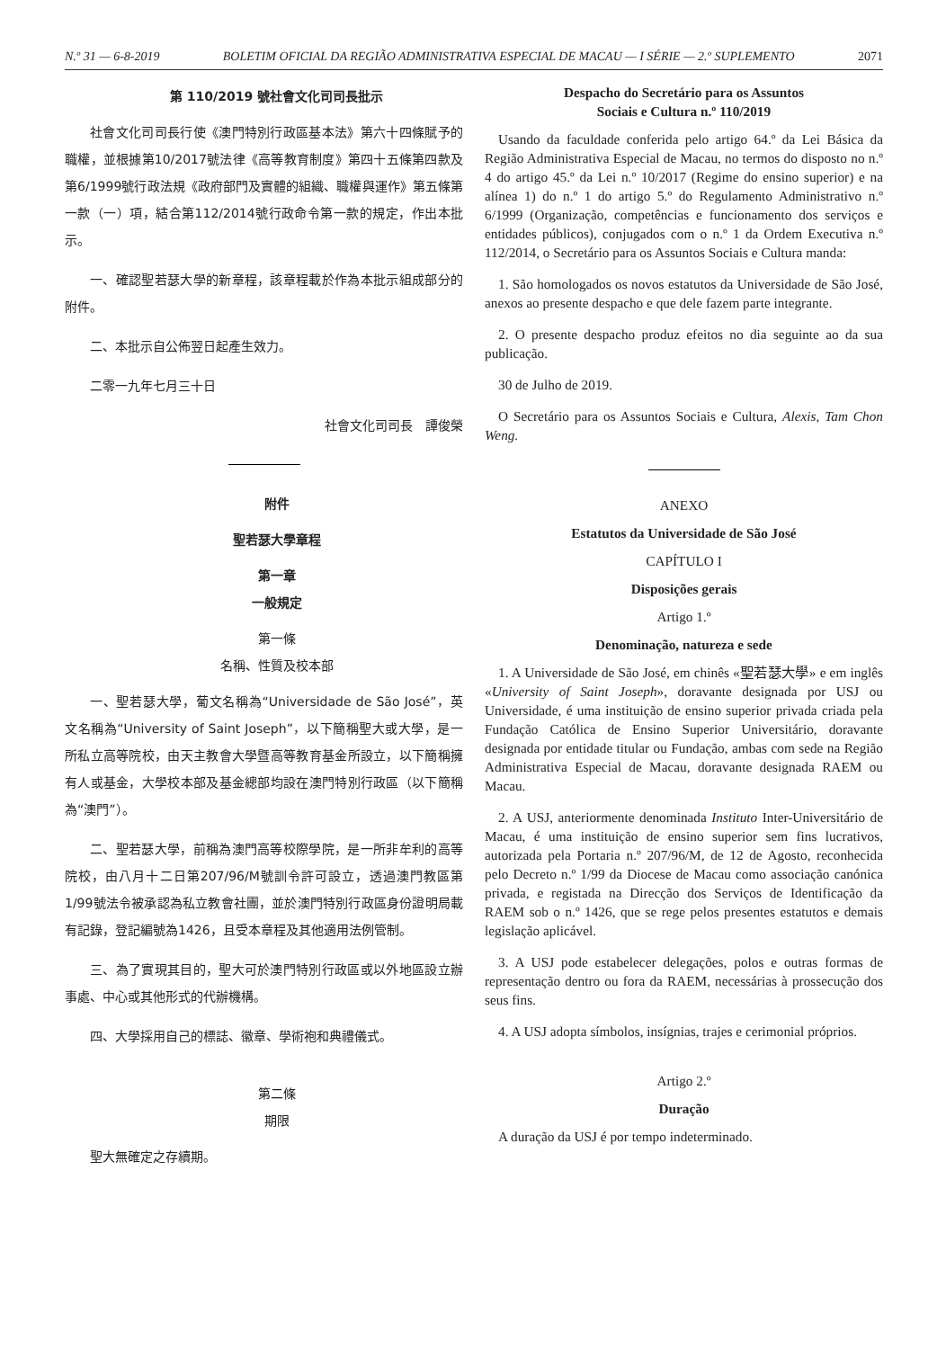N.º 31 — 6-8-2019 BOLETIM OFICIAL DA REGIÃO ADMINISTRATIVA ESPECIAL DE MACAU — I SÉRIE — 2.º SUPLEMENTO 2071
第 110/2019 號社會文化司司長批示
社會文化司司長行使《澳門特別行政區基本法》第六十四條賦予的職權，並根據第10/2017號法律《高等教育制度》第四十五條第四款及第6/1999號行政法規《政府部門及實體的組織、職權與運作》第五條第一款（一）項，結合第112/2014號行政命令第一款的規定，作出本批示。
一、確認聖若瑟大學的新章程，該章程載於作為本批示組成部分的附件。
二、本批示自公佈翌日起產生效力。
二零一九年七月三十日
社會文化司司長　譚俊榮
附件
聖若瑟大學章程
第一章
一般規定
第一條
名稱、性質及校本部
一、聖若瑟大學，葡文名稱為“Universidade de São José”，英文名稱為“University of Saint Joseph”，以下簡稱聖大或大學，是一所私立高等院校，由天主教會大學暨高等教育基金所設立，以下簡稱擁有人或基金，大學校本部及基金總部均設在澳門特別行政區（以下簡稱為“澳門”）。
二、聖若瑟大學，前稱為澳門高等校際學院，是一所非牟利的高等院校，由八月十二日第207/96/M號訓令許可設立，透過澳門教區第1/99號法令被承認為私立教會社團，並於澳門特別行政區身份證明局載有記錄，登記編號為1426，且受本章程及其他適用法例管制。
三、為了實現其目的，聖大可於澳門特別行政區或以外地區設立辦事處、中心或其他形式的代辦機構。
四、大學採用自己的標誌、徽章、學術袍和典禮儀式。
第二條
期限
聖大無確定之存續期。
Despacho do Secretário para os Assuntos
Sociais e Cultura n.º 110/2019
Usando da faculdade conferida pelo artigo 64.º da Lei Básica da Região Administrativa Especial de Macau, no termos do disposto no n.º 4 do artigo 45.º da Lei n.º 10/2017 (Regime do ensino superior) e na alínea 1) do n.º 1 do artigo 5.º do Regulamento Administrativo n.º 6/1999 (Organização, competências e funcionamento dos serviços e entidades públicos), conjugados com o n.º 1 da Ordem Executiva n.º 112/2014, o Secretário para os Assuntos Sociais e Cultura manda:
1. São homologados os novos estatutos da Universidade de São José, anexos ao presente despacho e que dele fazem parte integrante.
2. O presente despacho produz efeitos no dia seguinte ao da sua publicação.
30 de Julho de 2019.
O Secretário para os Assuntos Sociais e Cultura, Alexis, Tam Chon Weng.
ANEXO
Estatutos da Universidade de São José
CAPÍTULO I
Disposições gerais
Artigo 1.º
Denominação, natureza e sede
1. A Universidade de São José, em chinês «聖若瑟大學» e em inglês «University of Saint Joseph», doravante designada por USJ ou Universidade, é uma instituição de ensino superior privada criada pela Fundação Católica de Ensino Superior Universitário, doravante designada por entidade titular ou Fundação, ambas com sede na Região Administrativa Especial de Macau, doravante designada RAEM ou Macau.
2. A USJ, anteriormente denominada Instituto Inter-Universitário de Macau, é uma instituição de ensino superior sem fins lucrativos, autorizada pela Portaria n.º 207/96/M, de 12 de Agosto, reconhecida pelo Decreto n.º 1/99 da Diocese de Macau como associação canónica privada, e registada na Direcção dos Serviços de Identificação da RAEM sob o n.º 1426, que se rege pelos presentes estatutos e demais legislação aplicável.
3. A USJ pode estabelecer delegações, polos e outras formas de representação dentro ou fora da RAEM, necessárias à prossecução dos seus fins.
4. A USJ adopta símbolos, insígnias, trajes e cerimonial próprios.
Artigo 2.º
Duração
A duração da USJ é por tempo indeterminado.